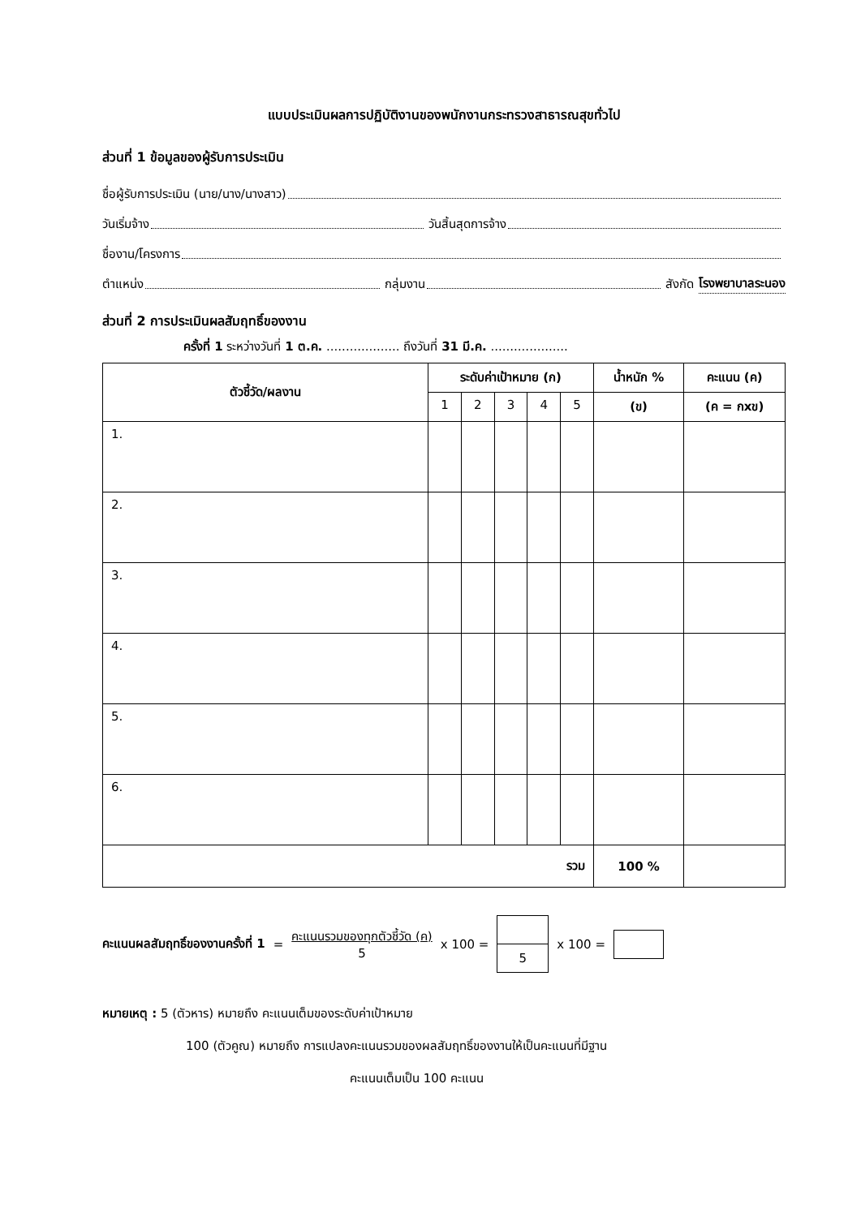แบบประเมินผลการปฏิบัติงานของพนักงานกระทรวงสาธารณสุขทั่วไป
ส่วนที่ 1 ข้อมูลของผู้รับการประเมิน
ชื่อผู้รับการประเมิน (นาย/นาง/นางสาว)
วันเริ่มจ้าง วันสิ้นสุดการจ้าง
ชื่องาน/โครงการ
ตำแหน่ง กลุ่มงาน สังกัด โรงพยาบาลระนอง
ส่วนที่ 2 การประเมินผลสัมฤทธิ์ของงาน
ครั้งที่ 1 ระหว่างวันที่ 1 ต.ค. ................... ถึงวันที่ 31 มี.ค. ....................
| ตัวชี้วัด/ผลงาน | ระดับค่าเป้าหมาย (ก) | | | | | น้ำหนัก % | คะแนน (ค) |
| --- | --- | --- | --- | --- | --- | --- | --- |
| | 1 | 2 | 3 | 4 | 5 | (ข) | (ค = กxข) |
| 1. | | | | | | | |
| 2. | | | | | | | |
| 3. | | | | | | | |
| 4. | | | | | | | |
| 5. | | | | | | | |
| 6. | | | | | | | |
| รวม | | | | | | 100 % | |
คะแนนผลสัมฤทธิ์ของงานครั้งที่ 1 = คะแนนรวมของทุกตัวชี้วัด (ค)
5 x 100 = 5 x 100 =
หมายเหตุ : 5 (ตัวหาร) หมายถึง คะแนนเต็มของระดับค่าเป้าหมาย
100 (ตัวคูณ) หมายถึง การแปลงคะแนนรวมของผลสัมฤทธิ์ของงานให้เป็นคะแนนที่มีฐาน
คะแนนเต็มเป็น 100 คะแนน